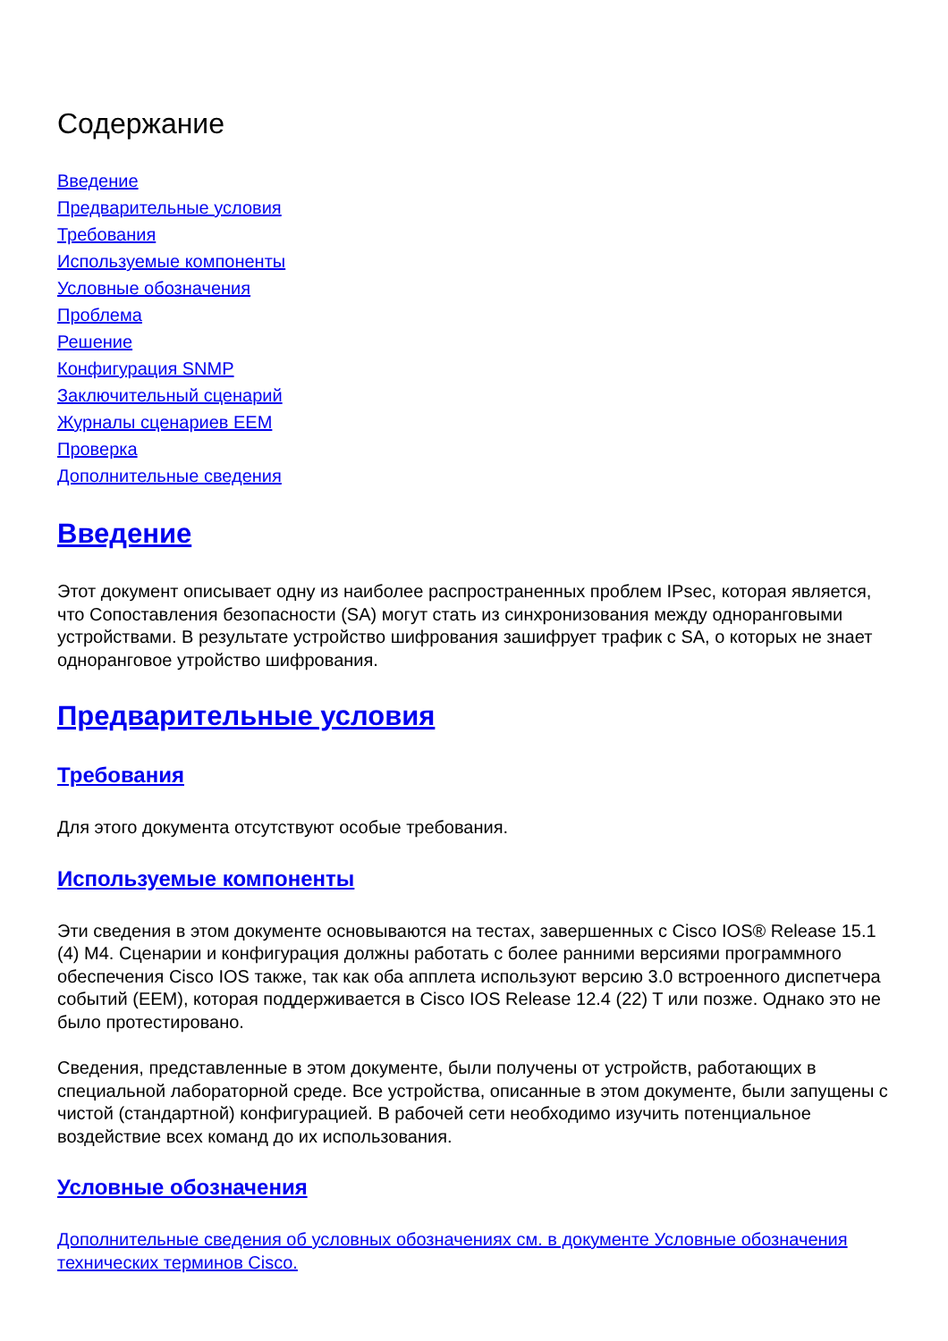Содержание
Введение
Предварительные условия
Требования
Используемые компоненты
Условные обозначения
Проблема
Решение
Конфигурация SNMP
Заключительный сценарий
Журналы сценариев EEM
Проверка
Дополнительные сведения
Введение
Этот документ описывает одну из наиболее распространенных проблем IPsec, которая является, что Сопоставления безопасности (SA) могут стать из синхронизования между одноранговыми устройствами. В результате устройство шифрования зашифрует трафик с SA, о которых не знает одноранговое утройство шифрования.
Предварительные условия
Требования
Для этого документа отсутствуют особые требования.
Используемые компоненты
Эти сведения в этом документе основываются на тестах, завершенных с Cisco IOS® Release 15.1 (4) M4. Сценарии и конфигурация должны работать с более ранними версиями программного обеспечения Cisco IOS также, так как оба апплета используют версию 3.0 встроенного диспетчера событий (EEM), которая поддерживается в Cisco IOS Release 12.4 (22) T или позже. Однако это не было протестировано.
Сведения, представленные в этом документе, были получены от устройств, работающих в специальной лабораторной среде. Все устройства, описанные в этом документе, были запущены с чистой (стандартной) конфигурацией. В рабочей сети необходимо изучить потенциальное воздействие всех команд до их использования.
Условные обозначения
Дополнительные сведения об условных обозначениях см. в документе Условные обозначения технических терминов Cisco.